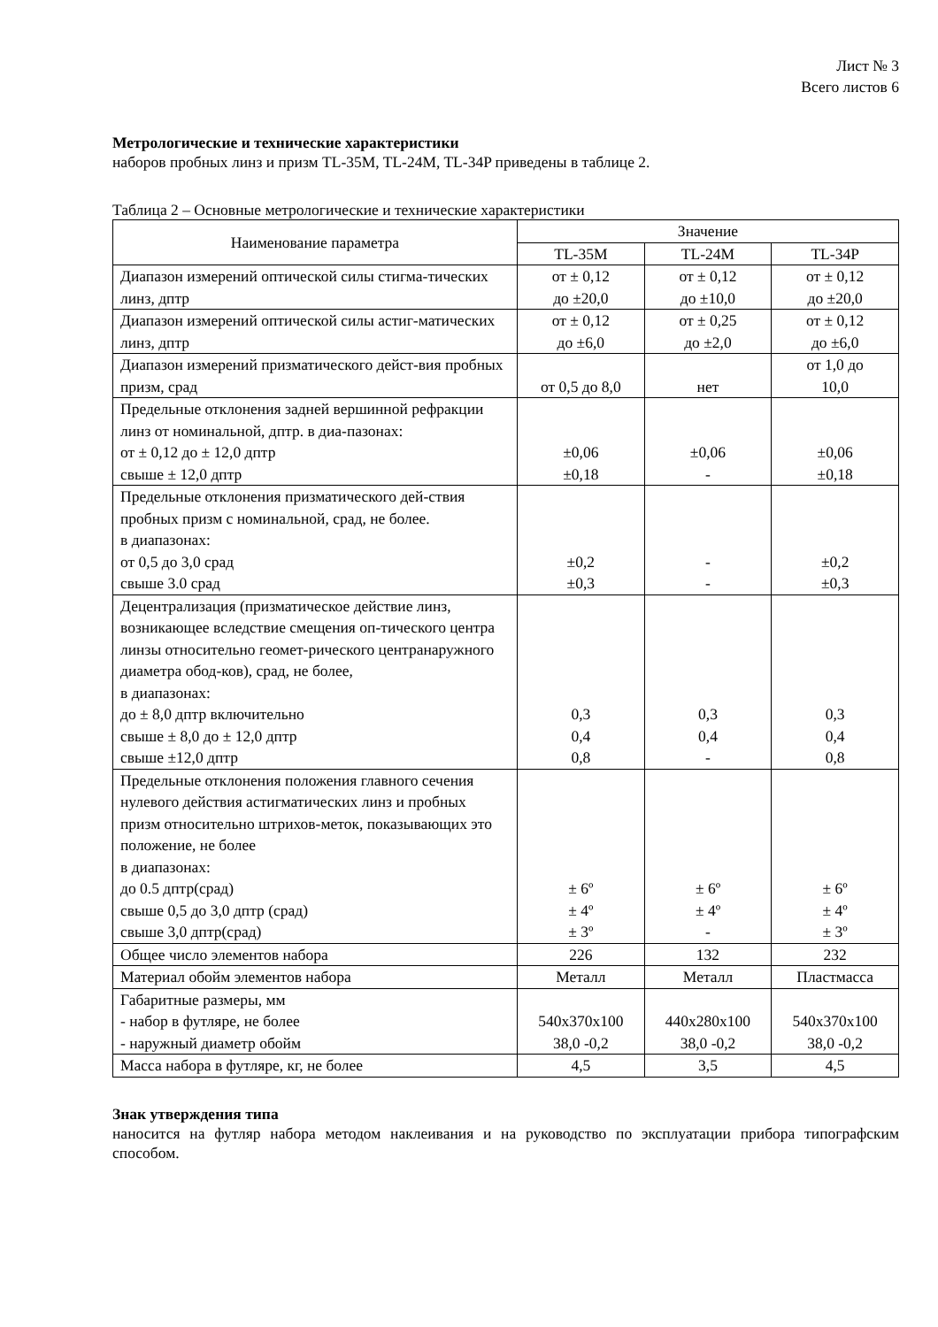Лист № 3
Всего листов 6
Метрологические и технические характеристики
наборов пробных линз и призм TL-35M, TL-24M, TL-34P приведены в таблице 2.
Таблица 2 – Основные метрологические и технические характеристики
| Наименование параметра | Значение | | |
| --- | --- | --- | --- |
| | TL-35M | TL-24M | TL-34P |
| Диапазон измерений оптической силы стигма-тических линз, дптр | от ± 0,12 до ±20,0 | от ± 0,12 до ±10,0 | от ± 0,12 до ±20,0 |
| Диапазон измерений оптической силы астиг-матических линз, дптр | от ± 0,12 до ±6,0 | от ± 0,25 до ±2,0 | от ± 0,12 до ±6,0 |
| Диапазон измерений призматического дейст-вия пробных призм, срад | от 0,5 до 8,0 | нет | от 1,0 до 10,0 |
| Предельные отклонения задней вершинной рефракции линз от номинальной, дптр. в диа-пазонах: от ± 0,12 до ± 12,0 дптр свыше ± 12,0 дптр | ±0,06 ±0,18 | ±0,06 - | ±0,06 ±0,18 |
| Предельные отклонения призматического дей-ствия пробных призм с номинальной, срад, не более. в диапазонах: от 0,5 до 3,0 срад свыше 3.0 срад | ±0,2 ±0,3 | - - | ±0,2 ±0,3 |
| Децентрализация (призматическое действие линз, возникающее вследствие смещения оп-тического центра линзы относительно геомет-рического центранаружного диаметра обод-ков), срад, не более, в диапазонах: до ± 8,0 дптр включительно свыше ± 8,0 до ± 12,0 дптр свыше ±12,0 дптр | 0,3 0,4 0,8 | 0,3 0,4 - | 0,3 0,4 0,8 |
| Предельные отклонения положения главного сечения нулевого действия астигматических линз и пробных призм относительно штрихов-меток, показывающих это положение, не более в диапазонах: до 0.5 дптр(срад) свыше 0,5 до 3,0 дптр (срад) свыше 3,0 дптр(срад) | ± 6º ± 4º ± 3º | ± 6º ± 4º - | ± 6º ± 4º ± 3º |
| Общее число элементов набора | 226 | 132 | 232 |
| Материал обойм элементов набора | Металл | Металл | Пластмасса |
| Габаритные размеры, мм - набор в футляре, не более - наружный диаметр обойм | 540x370x100 38,0 -0,2 | 440x280x100 38,0 -0,2 | 540x370x100 38,0 -0,2 |
| Масса набора в футляре, кг, не более | 4,5 | 3,5 | 4,5 |
Знак утверждения типа
наносится на футляр набора методом наклеивания и на руководство по эксплуатации прибора типографским способом.